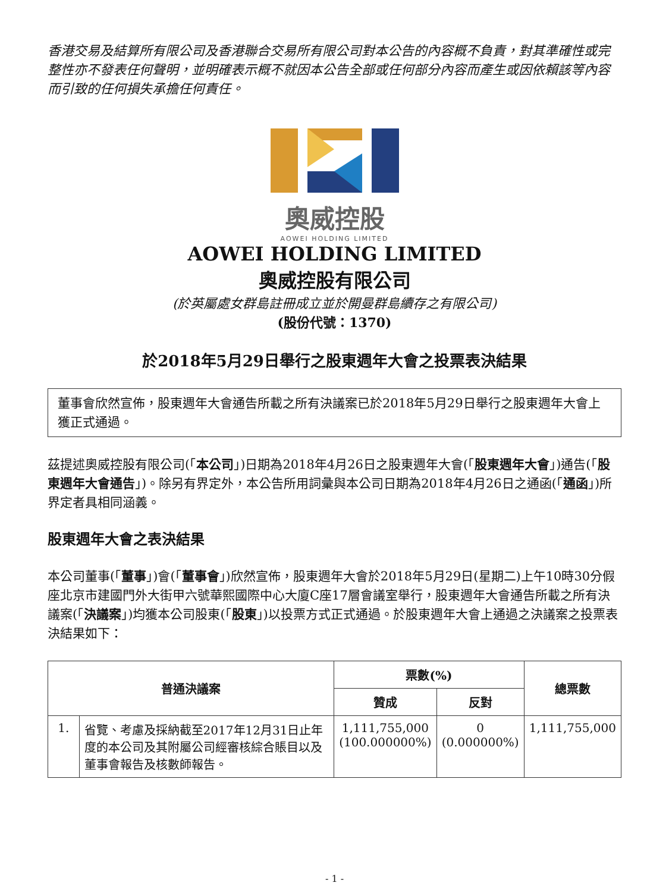香港交易及結算所有限公司及香港聯合交易所有限公司對本公告的內容概不負責，對其準確性或完整性亦不發表任何聲明，並明確表示概不就因本公告全部或任何部分內容而產生或因依賴該等內容而引致的任何損失承擔任何責任。
奧威控股
AOWEI HOLDING LIMITED
AOWEI HOLDING LIMITED
奧威控股有限公司
(於英屬處女群島註冊成立並於開曼群島續存之有限公司)
(股份代號：1370)
於2018年5月29日舉行之股東週年大會之投票表決結果
董事會欣然宣佈，股東週年大會通告所載之所有決議案已於2018年5月29日舉行之股東週年大會上獲正式通過。
茲提述奧威控股有限公司(「本公司」)日期為2018年4月26日之股東週年大會(「股東週年大會」)通告(「股東週年大會通告」)。除另有界定外，本公告所用詞彙與本公司日期為2018年4月26日之通函(「通函」)所界定者具相同涵義。
股東週年大會之表決結果
本公司董事(「董事」)會(「董事會」)欣然宣佈，股東週年大會於2018年5月29日(星期二)上午10時30分假座北京市建國門外大街甲六號華熙國際中心大廈C座17層會議室舉行，股東週年大會通告所載之所有決議案(「決議案」)均獲本公司股東(「股東」)以投票方式正式通過。於股東週年大會上通過之決議案之投票表決結果如下：
| 普通決議案 | | 票數(%) | | 總票數 |
| --- | --- | --- | --- | --- |
| | | 贊成 | 反對 | |
| 1. | 省覽、考慮及採納截至2017年12月31日止年度的本公司及其附屬公司經審核綜合賬目以及董事會報告及核數師報告。 | 1,111,755,000 (100.000000%) | 0 (0.000000%) | 1,111,755,000 |
- 1 -